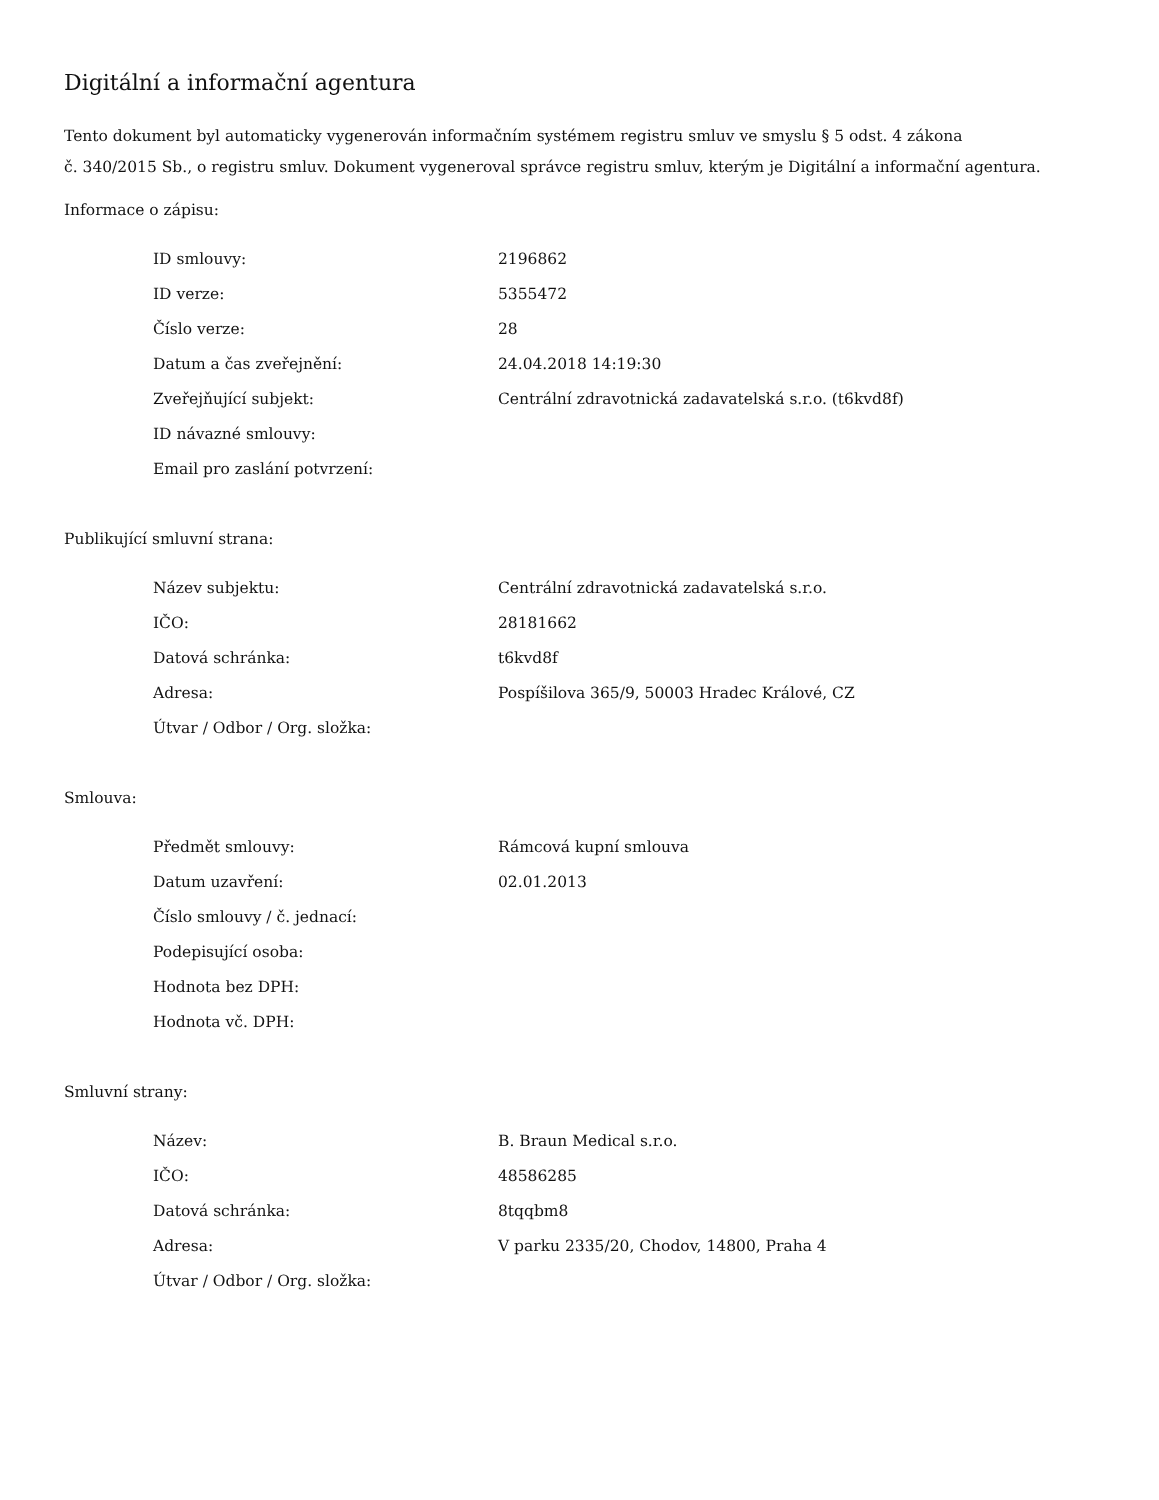Digitální a informační agentura
Tento dokument byl automaticky vygenerován informačním systémem registru smluv ve smyslu § 5 odst. 4 zákona
č. 340/2015 Sb., o registru smluv. Dokument vygeneroval správce registru smluv, kterým je Digitální a informační agentura.
Informace o zápisu:
| ID smlouvy: | 2196862 |
| ID verze: | 5355472 |
| Číslo verze: | 28 |
| Datum a čas zveřejnění: | 24.04.2018 14:19:30 |
| Zveřejňující subjekt: | Centrální zdravotnická zadavatelská s.r.o. (t6kvd8f) |
| ID návazné smlouvy: | |
| Email pro zaslání potvrzení: | |
Publikující smluvní strana:
| Název subjektu: | Centrální zdravotnická zadavatelská s.r.o. |
| IČO: | 28181662 |
| Datová schránka: | t6kvd8f |
| Adresa: | Pospíšilova 365/9, 50003 Hradec Králové, CZ |
| Útvar / Odbor / Org. složka: | |
Smlouva:
| Předmět smlouvy: | Rámcová kupní smlouva |
| Datum uzavření: | 02.01.2013 |
| Číslo smlouvy / č. jednací: | |
| Podepisující osoba: | |
| Hodnota bez DPH: | |
| Hodnota vč. DPH: | |
Smluvní strany:
| Název: | B. Braun Medical s.r.o. |
| IČO: | 48586285 |
| Datová schránka: | 8tqqbm8 |
| Adresa: | V parku 2335/20, Chodov, 14800, Praha 4 |
| Útvar / Odbor / Org. složka: | |